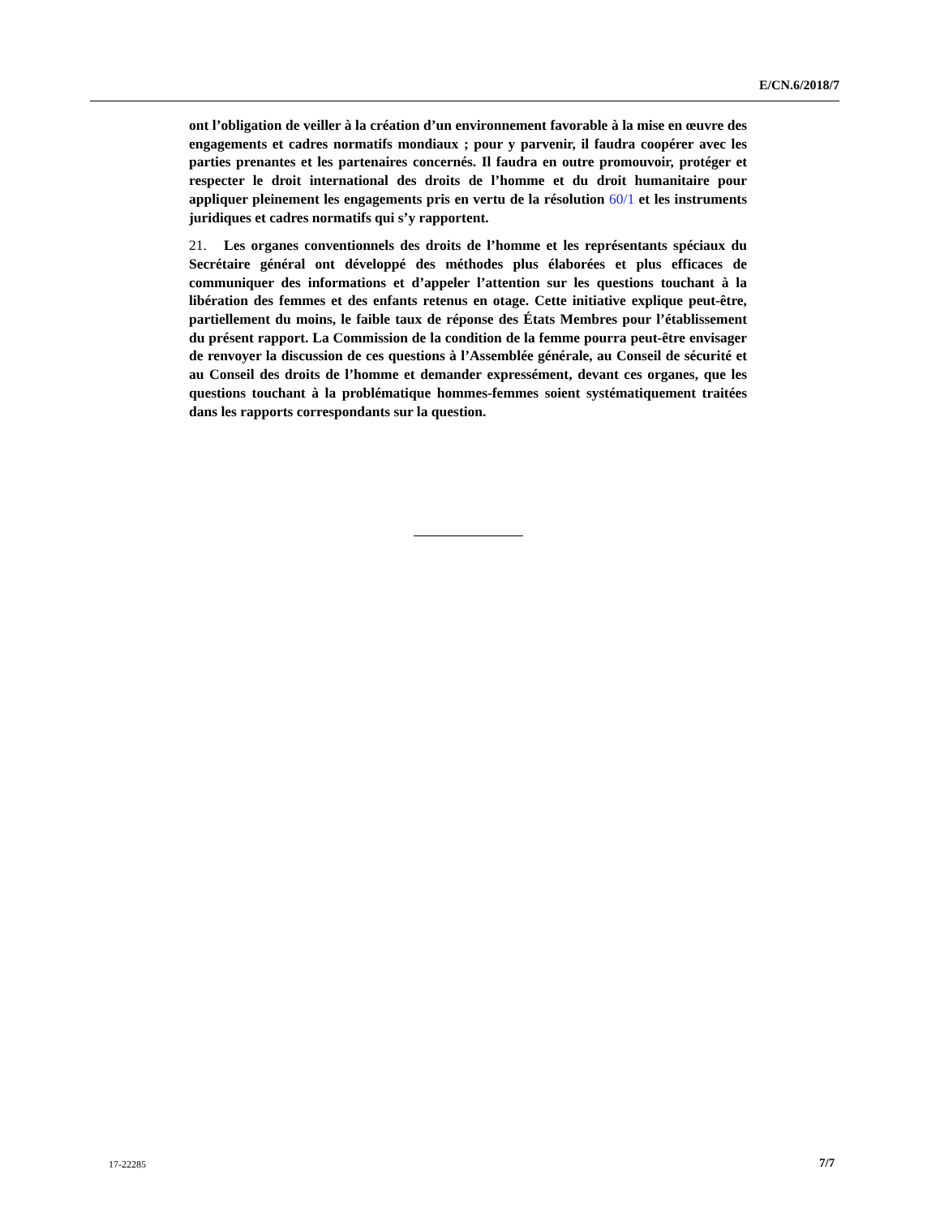E/CN.6/2018/7
ont l’obligation de veiller à la création d’un environnement favorable à la mise en œuvre des engagements et cadres normatifs mondiaux ; pour y parvenir, il faudra coopérer avec les parties prenantes et les partenaires concernés. Il faudra en outre promouvoir, protéger et respecter le droit international des droits de l’homme et du droit humanitaire pour appliquer pleinement les engagements pris en vertu de la résolution 60/1 et les instruments juridiques et cadres normatifs qui s’y rapportent.
21. Les organes conventionnels des droits de l’homme et les représentants spéciaux du Secrétaire général ont développé des méthodes plus élaborées et plus efficaces de communiquer des informations et d’appeler l’attention sur les questions touchant à la libération des femmes et des enfants retenus en otage. Cette initiative explique peut-être, partiellement du moins, le faible taux de réponse des États Membres pour l’établissement du présent rapport. La Commission de la condition de la femme pourra peut-être envisager de renvoyer la discussion de ces questions à l’Assemblée générale, au Conseil de sécurité et au Conseil des droits de l’homme et demander expressément, devant ces organes, que les questions touchant à la problématique hommes-femmes soient systématiquement traitées dans les rapports correspondants sur la question.
17-22285 7/7